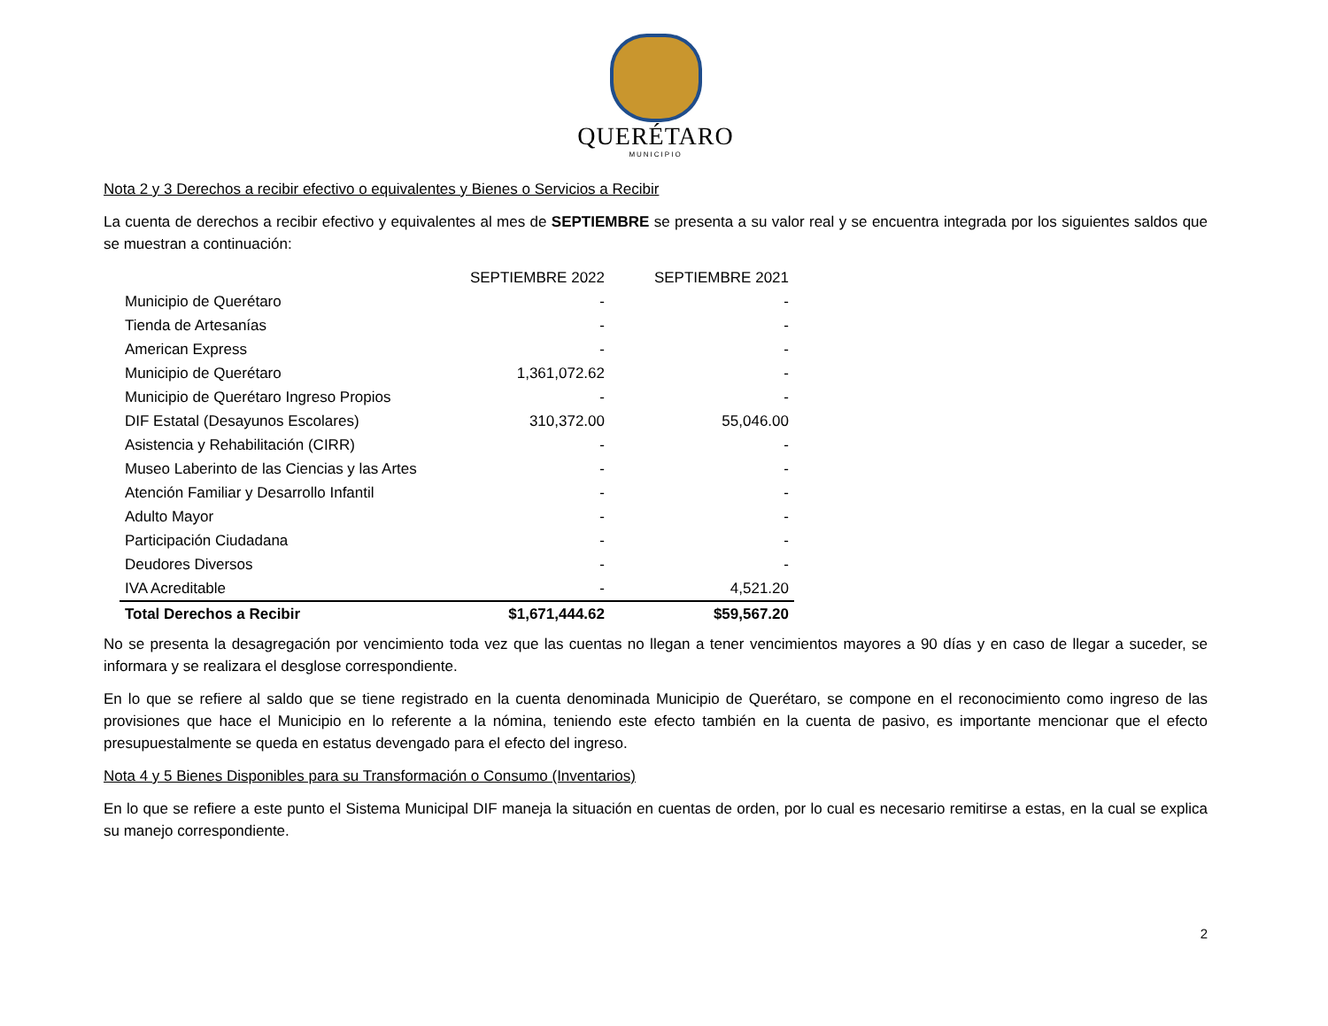QUERÉTARO
MUNICIPIO
Nota 2 y 3 Derechos a recibir efectivo o equivalentes y Bienes o Servicios a Recibir
La cuenta de derechos a recibir efectivo y equivalentes al mes de SEPTIEMBRE se presenta a su valor real y se encuentra integrada por los siguientes saldos que se muestran a continuación:
| | SEPTIEMBRE 2022 | SEPTIEMBRE 2021 |
| --- | --- | --- |
| Municipio de Querétaro | - | - |
| Tienda de Artesanías | - | - |
| American Express | - | - |
| Municipio de Querétaro | 1,361,072.62 | - |
| Municipio de Querétaro Ingreso Propios | - | - |
| DIF Estatal (Desayunos Escolares) | 310,372.00 | 55,046.00 |
| Asistencia y Rehabilitación (CIRR) | - | - |
| Museo Laberinto de las Ciencias y las Artes | - | - |
| Atención Familiar y Desarrollo Infantil | - | - |
| Adulto Mayor | - | - |
| Participación Ciudadana | - | - |
| Deudores Diversos | - | - |
| IVA Acreditable | - | 4,521.20 |
| Total Derechos a Recibir | $1,671,444.62 | $59,567.20 |
No se presenta la desagregación por vencimiento toda vez que las cuentas no llegan a tener vencimientos mayores a 90 días y en caso de llegar a suceder, se informara y se realizara el desglose correspondiente.
En lo que se refiere al saldo que se tiene registrado en la cuenta denominada Municipio de Querétaro, se compone en el reconocimiento como ingreso de las provisiones que hace el Municipio en lo referente a la nómina, teniendo este efecto también en la cuenta de pasivo, es importante mencionar que el efecto presupuestalmente se queda en estatus devengado para el efecto del ingreso.
Nota 4 y 5 Bienes Disponibles para su Transformación o Consumo (Inventarios)
En lo que se refiere a este punto el Sistema Municipal DIF maneja la situación en cuentas de orden, por lo cual es necesario remitirse a estas, en la cual se explica su manejo correspondiente.
2